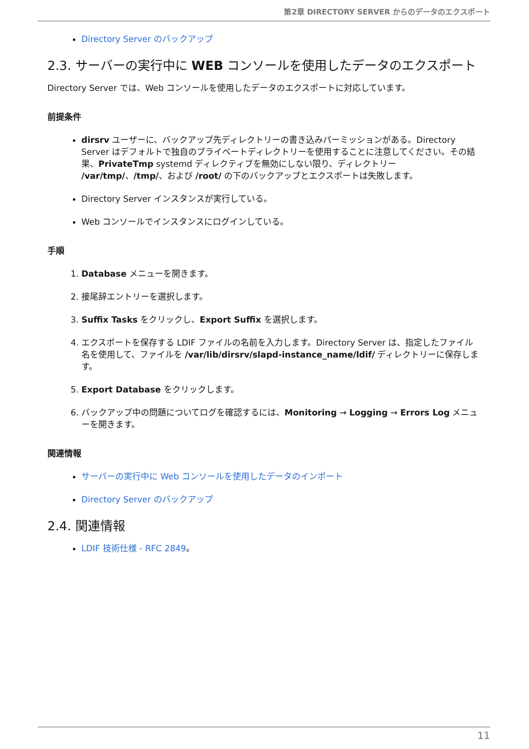第2章 DIRECTORY SERVER からのデータのエクスポート
Directory Server のバックアップ
2.3. サーバーの実行中に WEB コンソールを使用したデータのエクスポート
Directory Server では、Web コンソールを使用したデータのエクスポートに対応しています。
前提条件
dirsrv ユーザーに、バックアップ先ディレクトリーの書き込みパーミッションがある。Directory Server はデフォルトで独自のプライベートディレクトリーを使用することに注意してください。その結果、PrivateTmp systemd ディレクティブを無効にしない限り、ディレクトリー /var/tmp/、/tmp/、および /root/ の下のバックアップとエクスポートは失敗します。
Directory Server インスタンスが実行している。
Web コンソールでインスタンスにログインしている。
手順
1. Database メニューを開きます。
2. 接尾辞エントリーを選択します。
3. Suffix Tasks をクリックし、Export Suffix を選択します。
4. エクスポートを保存する LDIF ファイルの名前を入力します。Directory Server は、指定したファイル名を使用して、ファイルを /var/lib/dirsrv/slapd-instance_name/ldif/ ディレクトリーに保存します。
5. Export Database をクリックします。
6. バックアップ中の問題についてログを確認するには、Monitoring → Logging → Errors Log メニューを開きます。
関連情報
サーバーの実行中に Web コンソールを使用したデータのインポート
Directory Server のバックアップ
2.4. 関連情報
LDIF 技術仕様 - RFC 2849。
11